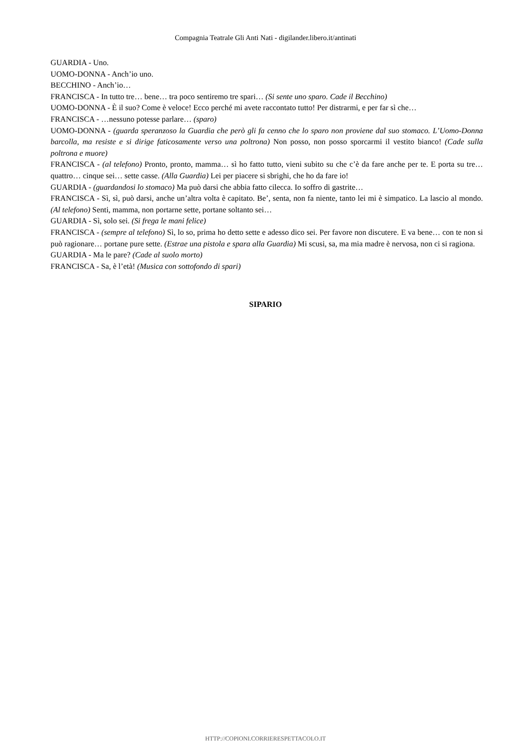Compagnia Teatrale Gli Anti Nati - digilander.libero.it/antinati
GUARDIA - Uno.
UOMO-DONNA - Anch’io uno.
BECCHINO - Anch’io…
FRANCISCA - In tutto tre… bene… tra poco sentiremo tre spari… (Si sente uno sparo. Cade il Becchino)
UOMO-DONNA - È il suo? Come è veloce! Ecco perché mi avete raccontato tutto! Per distrarmi, e per far sì che…
FRANCISCA - …nessuno potesse parlare… (sparo)
UOMO-DONNA - (guarda speranzoso la Guardia che però gli fa cenno che lo sparo non proviene dal suo stomaco. L’Uomo-Donna barcolla, ma resiste e si dirige faticosamente verso una poltrona) Non posso, non posso sporcarmi il vestito bianco! (Cade sulla poltrona e muore)
FRANCISCA - (al telefono) Pronto, pronto, mamma… sì ho fatto tutto, vieni subito su che c’è da fare anche per te. E porta su tre… quattro… cinque sei… sette casse. (Alla Guardia) Lei per piacere si sbrighi, che ho da fare io!
GUARDIA - (guardandosi lo stomaco) Ma può darsi che abbia fatto cilecca. Io soffro di gastrite…
FRANCISCA - Sì, sì, può darsi, anche un’altra volta è capitato. Be’, senta, non fa niente, tanto lei mi è simpatico. La lascio al mondo. (Al telefono) Senti, mamma, non portarne sette, portane soltanto sei…
GUARDIA - Sì, solo sei. (Si frega le mani felice)
FRANCISCA - (sempre al telefono) Sì, lo so, prima ho detto sette e adesso dico sei. Per favore non discutere. E va bene… con te non si può ragionare… portane pure sette. (Estrae una pistola e spara alla Guardia) Mi scusi, sa, ma mia madre è nervosa, non ci si ragiona.
GUARDIA - Ma le pare? (Cade al suolo morto)
FRANCISCA - Sa, è l’età! (Musica con sottofondo di spari)
SIPARIO
HTTP://COPIONI.CORRIERESPETTACOLO.IT